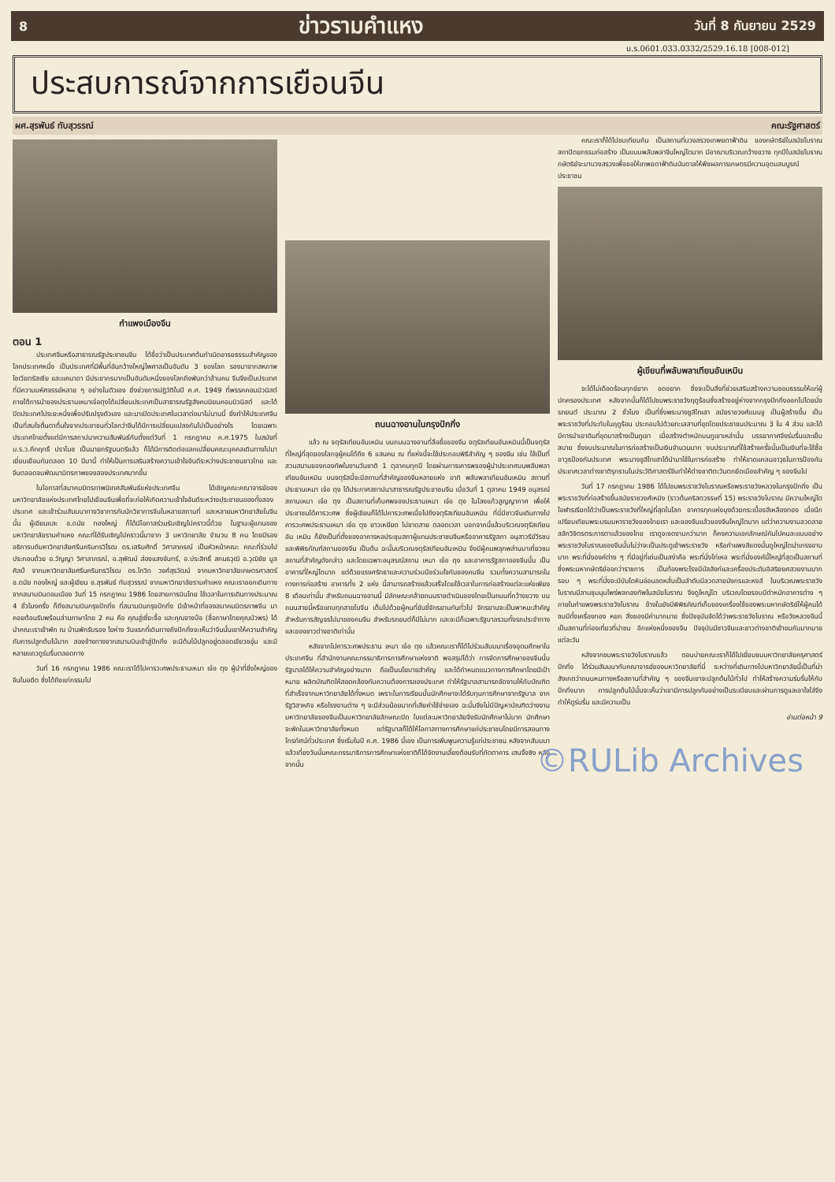8 ข่าวรามคำแหง วันที่ 8 กันยายน 2529
ม.ร.0601.033.0332/2529.16.18 [008-012]
ประสบการณ์จากการเยือนจีน
ผศ.สุรพันธ์ ทับสุวรรณ์ คณะรัฐศาสตร์
กำแพงเมืองจีน
ตอน 1
ประเทศจีนหรือสาธารณรัฐประชาชนจีน ได้ชื่อว่าเป็นประเทศต้นกำเนิดอารยธรรมสำคัญของโลกประเทศหนึ่ง เป็นประเทศที่มีพื้นที่อันกว้างใหญ่ไพศาลเป็นอันดับ 3 ของโลก รองมาจากสหภาพโซเวียตรัสเซีย และแคนาดา มีประชากรมากเป็นอันดับหนึ่งของโลกถึงพันกว่าล้านคน จีนจึงเป็นประเทศที่มีความมหัศจรรย์หลาย ๆ อย่างในตัวเอง ยิ่งช่วงการปฏิวัติในปี ค.ศ. 1949 ที่พรรคคอมมิวนิสต์ภายใต้การนำของประธานเหมาเจ๋อตุงได้เปลี่ยนประเทศเป็นสาธารณรัฐสังคมนิยมคอมมิวนิสต์ และได้ปิดประเทศไประยะหนึ่งเพื่อปรับปรุงตัวเอง และมาเปิดประเทศในเวลาต่อมาไม่นานนี้ ยิ่งทำให้ประเทศจีนเป็นที่สนใจตื่นตาตื่นใจจากประชาชนทั่วโลกว่าจีนได้มีการเปลี่ยนแปลงกันไปเป็นอย่างไร โดยเฉพาะประเทศไทยตั้งแต่มีการสถาปนาความสัมพันธ์กันตั้งแต่วันที่ 1 กรกฎาคม ค.ศ.1975 ในสมัยที่ ม.ร.ว.คึกฤทธิ์ ปราโมช เป็นนายกรัฐมนตรีแล้ว ก็ได้มีการติดต่อแลกเปลี่ยนคณะบุคคลเดินทางไปมาเยี่ยมเยือนกันตลอด 10 ปีมานี้ ทำให้เป็นการเสริมสร้างความเข้าใจอันดีระหว่างประชาชนชาวไทย และจีนตลอดจนพัฒนามิตรภาพของสองประเทศมากขึ้น
ในโอกาสที่สมาคมมิตรภาพนิเทศสัมพันธ์แห่งประเทศจีน ได้เชิญคณะคณาจารย์ของมหาวิทยาลัยแห่งประเทศไทยไปเยือนจีนเพื่อที่จะก่อให้เกิดความเข้าใจอันดีระหว่างประชาชนของทั้งสองประเทศ และเข้าร่วมสัมมนาทางวิชาการกับนักวิชาการจีนในหลายสถานที่ และหลายมหาวิทยาลัยในจีนนั้น ผู้เขียนและ อ.ดนัย ทองใหญ่ ก็ได้มีโอกาสร่วมรับเชิญไปคราวนี้ด้วย ในฐานะผู้แทนของมหาวิทยาลัยรามคำแหง คณะที่ได้รับเชิญไปคราวนี้มาจาก 3 มหาวิทยาลัย จำนวน 8 คน โดยมีรองอธิการบดีมหาวิทยาลัยศรีนครินทรวิโรฒ ดร.เสริมศักดิ์ วิศาลาภรณ์ เป็นหัวหน้าคณะ คณะที่ร่วมไปประกอบด้วย อ.วัญญา วิศาลาภรณ์, อ.สุพัฒน์ ส่องแสงจันทร์, อ.ประสิทธิ์ สกนธวุฒิ อ.วุฒิชัย มูลศิลป์ จากมหาวิทยาลัยศรีนครินทรวิโรฒ ดร.ไกวิท วงศ์สุรวัฒน์ จากมหาวิทยาลัยเกษตรศาสตร์ อ.ดนัย ทองใหญ่ และผู้เขียน อ.สุรพันธ์ ทับสุวรรณ์ จากมหาวิทยาลัยรามคำแหง คณะเราออกเดินทางจากสนามบินดอนเมือง วันที่ 15 กรกฎาคม 1986 โดยสายการบินไทย ใช้เวลาในการเดินทางประมาณ 4 ชั่วโมงครึ่ง ก็ถึงสนามบินกรุงปักกิ่ง ที่สนามบินกรุงปักกิ่ง มีเจ้าหน้าที่ของสมาคมมิตรภาพจีน มาคอยต้อนรับพร้อมล่ามภาษาไทย 2 คน คือ คุณสู่เซี่ยะจื้อ และคุณจางป๋อ (ชื่อภาษาไทยคุณบัวพร) ได้นำคณะเราเข้าพัก ณ บ้านพักรับรอง ไยห่าง วันแรกที่เดินทางถึงปักกิ่งจะเห็นว่าจีนนั้นเขาให้ความสำคัญกับการปลูกต้นไม้มาก สองข้างทางจากสนามบินเข้าสู่ปักกิ่ง จะมีต้นไม้ปลูกอยู่ตลอดเขียวชอุ่ม และมีหลายแถวดูร่มรื่นตลอดทาง
วันที่ 16 กรกฎาคม 1986 คณะเราได้ไปคารวะศพประธานเหมา เจ๋อ ตุง ผู้นำที่ยิ่งใหญ่ของจีนในอดีต ซึ่งได้ถึงแก่กรรมไป
ถนนฉางอานในกรุงปักกิ่ง
แล้ว ณ จตุรัสเทียนอันเหมิน บนถนนฉางอานที่ลือชื่อของจีน จตุรัสเทียนอันเหมินนี้เป็นจตุรัสที่ใหญ่ที่สุดของโลกจุผู้คนได้ถึง 6 แสนคน ณ ที่แห่งนี้จะใช้ประกอบพิธีสำคัญ ๆ ของจีน เช่น ใช้เป็นที่สวนสนามของกองทัพในงานวันชาติ 1 ตุลาคมทุกปี โดยผ่านการเคารพของผู้นำประเทศบนพลับพลาเทียนอันเหมิน บนจตุรัสนี้จะมีสถานที่สำคัญของจีนหลายแห่ง อาทิ พลับพลาเทียนอันเหมิน สถานที่ประธานเหมา เจ๋อ ตุง ได้ประกาศสถาปนาสาธารณรัฐประชาชนจีน เมื่อวันที่ 1 ตุลาคม 1949 อนุสรณ์สถานเหมา เจ๋อ ตุง เป็นสถานที่เก็บศพของประธานเหมา เจ๋อ ตุง ในโลงแก้วสูญญากาศ เพื่อให้ประชาชนได้คารวะศพ ซึ่งผู้เขียนก็ได้ไปคารวะศพเมื่อไปถึงจตุรัสเทียนอันเหมิน ที่นี่มีชาวจีนเดินทางไปคารวะศพประธานเหมา เจ๋อ ตุง ยาวเหยียด ไม่ขาดสาย ตลอดเวลา นอกจากนี้แล้วบริเวณจตุรัสเทียน อัน เหมิน ก็ยังเป็นที่ตั้งของอาคารหอประชุมสภาผู้แทนประชาชนจีนหรืออาคารรัฐสภา อนุสาวรีย์วีรชน และพิพิธภัณฑ์สถานของจีน เป็นต้น ฉะนั้นบริเวณจตุรัสเทียนอันเหมิน จึงมีผู้คนพลุกพล่านมาเที่ยวชมสถานที่สำคัญดังกล่าว และโดยเฉพาะอนุสรณ์สถาน เหมา เจ๋อ ตุง และอาคารรัฐสภาของจีนนั้น เป็นอาคารที่ใหญ่โตมาก แต่ด้วยแรงศรัทธาและความร่วมมือร่วมใจกันของคนจีน รวมทั้งความสามารถในทางการก่อสร้าง อาคารทั้ง 2 แห่ง นี้สามารถสร้างแล้วเสร็จโดยใช้เวลาในการก่อสร้างแต่ละแห่งเพียง 8 เดือนเท่านั้น สำหรับถนนฉางอานนี้ มีลักษณะคล้ายถนนราชดำเนินของไทยเป็นถนนที่กว้างขวาง บนถนนสายนี้หรือแทบทุกสายในจีน เต็มไปด้วยผู้คนที่ขับขี่จักรยานกันทั่วไป จักรยานจะเป็นพาหนะสำคัญสำหรับการสัญจรไปมาของคนจีน สำหรับรถยนต์ก็มีไม่มาก และจะมีก็เฉพาะรัฐบาลรวมทั้งรถประจำทาง และของชาวต่างชาติเท่านั้น
หลังจากไปคารวะศพประธาน เหมา เจ๋อ ตุง แล้วคณะเราก็ได้ไปร่วมสัมมนาเรื่องอุดมศึกษาในประเทศจีน ที่สำนักงานคณะกรรมาธิการการศึกษาแห่งชาติ พอสรุปได้ว่า การจัดการศึกษาของจีนนั้นรัฐบาลได้ให้ความสำคัญอย่างมาก ถือเป็นนโยบายสำคัญ และได้กำหนดแนวทางการศึกษาโดยมีเป้าหมาย ผลิตบัณฑิตให้สอดคล้องกับความต้องการของประเทศ ทำให้รัฐบาลสามารถจัดงานให้กับบัณฑิตที่สำเร็จจากมหาวิทยาลัยได้ทั้งหมด เพราะในการเรียนนั้นนักศึกษาจะได้รับทุนการศึกษาจากรัฐบาล จากรัฐวิสาหกิจ หรือโรงงานต่าง ๆ จะมีส่วนน้อยมากที่เสียค่าใช้จ่ายเอง ฉะนั้นจึงไม่มีปัญหาบัณฑิตว่างงาน มหาวิทยาลัยของจีนเป็นมหาวิทยาลัยลักษณะปิด ในแต่ละมหาวิทยาลัยจึงรับนักศึกษาไม่มาก นักศึกษาจะพักในมหาวิทยาลัยทั้งหมด แต่รัฐบาลก็ได้ให้โอกาสทางการศึกษาแก่ประชาชนโดยมีการสอนทางโทรทัศน์ทั่วประเทศ ซึ่งเริ่มในปี ค.ศ. 1986 นี้เอง เป็นการเพิ่มพูนความรู้แก่ประชาชน หลังจากสัมมนาแล้วเที่ยงวันนั้นคณะกรรมาธิการการศึกษาแห่งชาติก็ได้จัดงานเลี้ยงต้อนรับที่ภัตตาคาร เสนจิ้งซิง หลังจากนั้น
คณะเราก็ได้ไปชมเทียนถัน เป็นสถานที่บวงสรวงเทพยดาฟ้าดิน ของกษัตริย์ในสมัยโบราณ สถาปัตยกรรมก่อสร้าง เป็นแบบพลับพลาจีนใหญ่โตมาก มีอาณาบริเวณกว้างขวาง ทุกปีในสมัยโบราณ กษัตริย์จะมาบวงสรวงเพื่อขอให้เทพยดาฟ้าดินบันดาลให้พืชผลการเกษตรมีความอุดมสมบูรณ์ ประชาชน
ผู้เขียนที่พลับพลาเทียนอันเหมิน
จะได้ไม่เดือดร้อนทุกข์ยาก อดอยาก ซึ่งจะเป็นสิ่งที่ช่วยเสริมสร้างความชอบธรรมให้แก่ผู้ปกครองประเทศ หลังจากนั้นก็ได้ไปชมพระราชวังฤดูร้อนซึ่งสร้างอยู่ห่างจากกรุงปักกิ่งออกไปโดยนั่งรถยนต์ ประมาณ 2 ชั่วโมง เป็นที่ซึ่งพระนางซูสีไทเฮา สมัยราชวงศ์แมนจู เป็นผู้สร้างขึ้น เป็นพระราชวังที่ประทับในฤดูร้อน ประกอบไปด้วยทะเลสาบที่ขุดโดยประชาชนประมาณ 3 ใน 4 ส่วน และได้มีการนำเอาดินที่ขุดมาสร้างเป็นภูเขา เมื่อสร้างตำหนักบนภูเขาเหล่านั้น บรรยากาศจึงร่มรื่นและเย็นสบาย ซึ่งงบประมาณในการก่อสร้างเป็นเงินจำนวนมาก งบประมาณที่ใช้สร้างครั้งนั้นเป็นเงินที่จะใช้ซื้ออาวุธป้องกันประเทศ พระนางซูสีไทเฮาได้นำมาใช้ในการก่อสร้าง ทำให้ขาดแคลนอาวุธในการป้องกันประเทศเวลาต่างชาติรุกรานในประวัติศาสตร์จีนทำให้ต่างชาติตะวันตกยึดเมืองสำคัญ ๆ ของจีนไป
วันที่ 17 กรกฎาคม 1986 ได้ไปชมพระราชวังโบราณหรือพระราชวังหลวงในกรุงปักกิ่ง เป็นพระราชวังที่ก่อสร้างขึ้นสมัยราชวงศ์เหมิง (ราวต้นคริสตวรรษที่ 15) พระราชวังโบราณ มีความใหญ่โตโอฬารเรียกได้ว่าเป็นพระราชวังที่ใหญ่ที่สุดในโลก อาคารทุกแห่งมุงด้วยกระเบื้องสีเหลืองทอง เมื่อนึกเปรียบเทียบพระบรมมหาราชวังของไทยเรา และของจีนแล้วของจีนใหญ่โตมาก แต่ว่าความงามลวดลายสลักวิจิตรตระการตาแล้วของไทย เราดูจะงดงามกว่ามาก ก็คงความเอกลักษณ์กันไปคนละแบบอย่าง พระราชวังโบราณของจีนนั้นไม่ว่าจะเป็นประตูเข้าพระราชวัง หรือกำแพงสีแดงนั้นดูใหญ่โตน่าเกรงขามมาก พระที่นั่งองค์ต่าง ๆ ที่มีอยู่ที่เด่นเป็นสง่าคือ พระที่นั่งไท่เหอ พระที่นั่งองค์นี้ใหญ่ที่สุดเป็นสถานที่ซึ่งพระมหากษัตริย์ออกว่าราชการ เป็นท้องพระโรงมีบัลลังก์และเครื่องประดับอิสริยยศสวยงามมาก รอบ ๆ พระที่นั่งจะมีบันไดหินอ่อนลดหลั่นเป็นลำดับมีลวดลายมังกรและหงส์ ในบริเวณพระราชวังโบราณมีลานชุมนุมไพร่พลกองทัพในสมัยโบราณ จึงดูใหญ่โต บริเวณโดยรอบมีตำหนักอาคารต่าง ๆ ภายในกำแพงพระราชวังโบราณ ข้างในยังมีพิพิธภัณฑ์เก็บของเครื่องใช้ของพระมหากษัตริย์ให้ผู้คนได้ชมมีทั้งเครื่องทอง หยก สิ่งของมีค่ามากมาย ซึ่งปัจจุบันจัดได้ว่าพระราชวังโบราณ หรือวังหลวงจีนนี้ เป็นสถานที่ท่องเที่ยวที่น่าชม อีกแห่งหนึ่งของจีน ปัจจุบันมีชาวจีนและชาวต่างชาติเข้าชมกันมากมายแต่ละวัน
หลังจากชมพระราชวังโบราณแล้ว ตอนบ่ายคณะเราก็ได้ไปเยี่ยมชมมหาวิทยาลัยครุศาสตร์ปักกิ่ง ได้ร่วมสัมมนากับคณาจารย์ของมหาวิทยาลัยที่นี่ ระหว่างที่เดินทางไปมหาวิทยาลัยนี้เป็นที่น่าสังเกตว่าถนนหนทางหรือสถานที่สำคัญ ๆ ของจีนเขาจะปลูกต้นไม้ทั่วไป ทำให้สร้างความร่มรื่นให้กับปักกิ่งมาก การปลูกต้นไม้นั้นจะเห็นว่าเขามีการปลูกกันอย่างเป็นระเบียบและผ่านการดูแลเอาใจใส่จึงทำให้ดูร่มรื่น และมีความเป็น
อ่านต่อหน้า 9
©RULib Archives